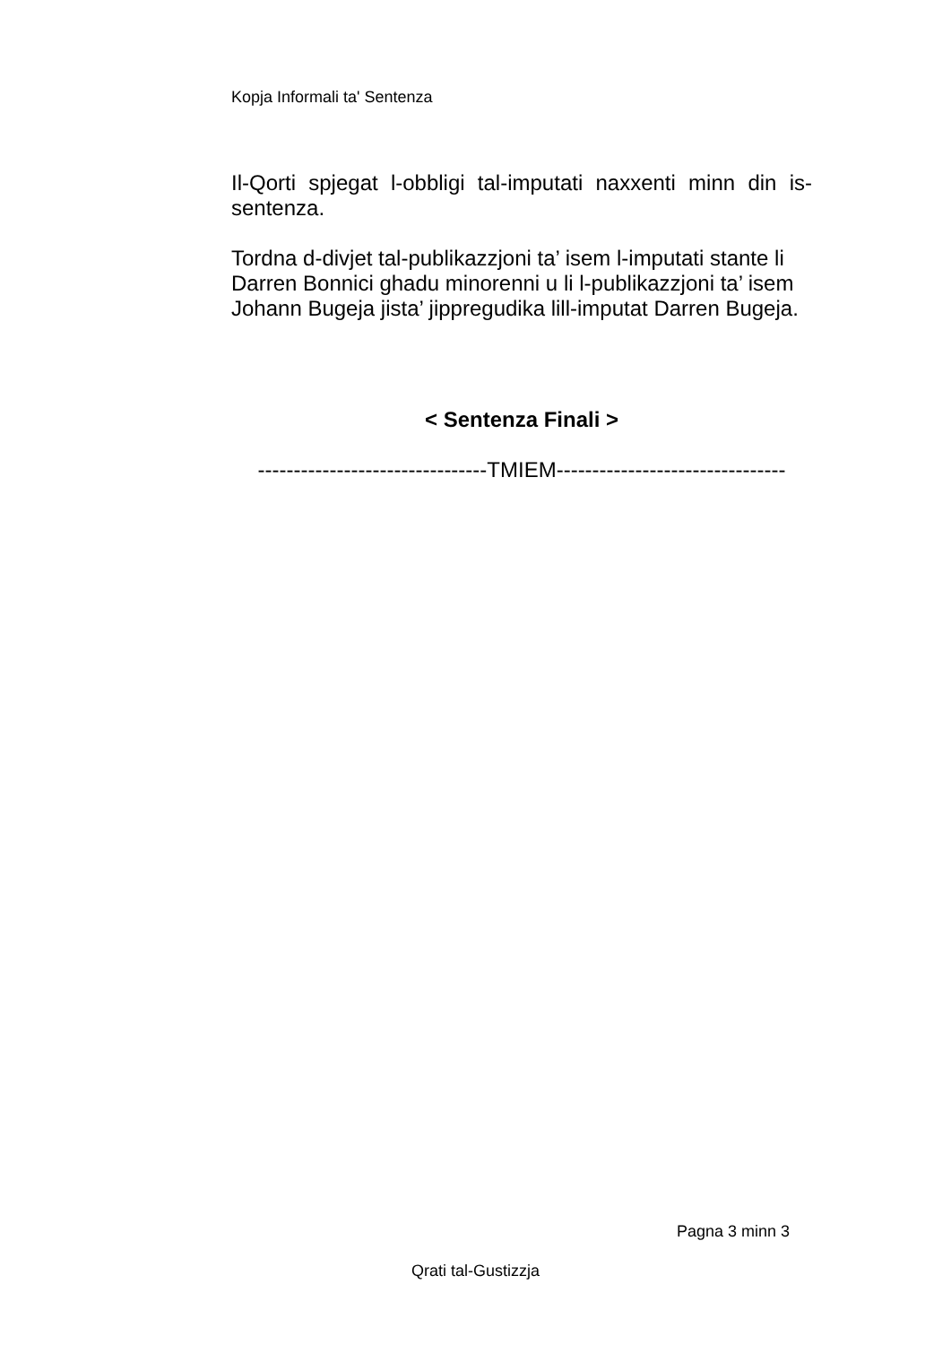Kopja Informali ta' Sentenza
Il-Qorti spjegat l-obbligi tal-imputati naxxenti minn din is-sentenza.
Tordna d-divjet tal-publikazzjoni ta’ isem l-imputati stante li Darren Bonnici ghadu minorenni u li l-publikazzjoni ta’ isem Johann Bugeja jista’ jippregudika lill-imputat Darren Bugeja.
< Sentenza Finali >
--------------------------------TMIEM--------------------------------
Pagna 3 minn 3
Qrati tal-Gustizzja